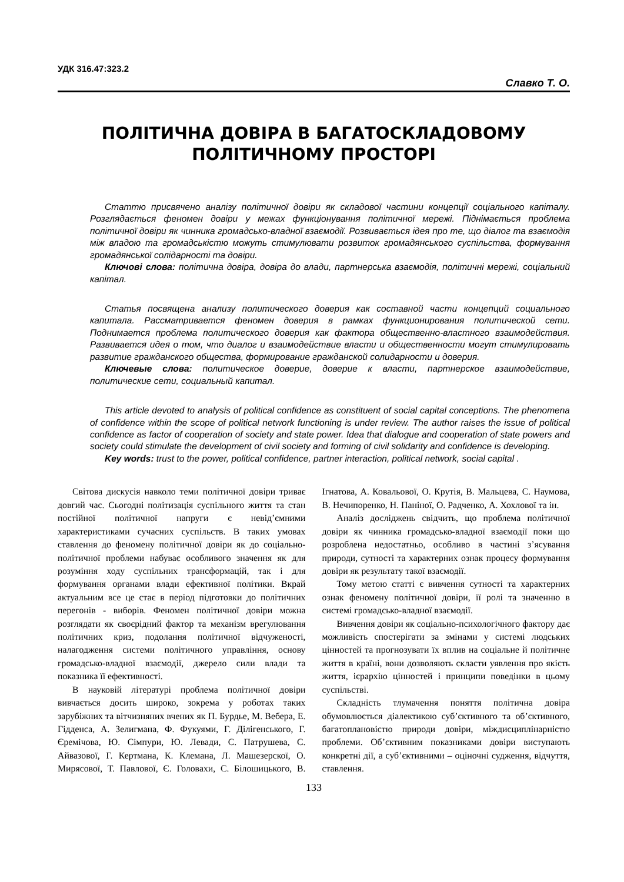УДК 316.47:323.2
Славко Т. О.
ПОЛІТИЧНА ДОВІРА В БАГАТОСКЛАДОВОМУ ПОЛІТИЧНОМУ ПРОСТОРІ
Статтю присвячено аналізу політичної довіри як складової частини концепції соціального капіталу. Розглядається феномен довіри у межах функціонування політичної мережі. Піднімається проблема політичної довіри як чинника громадсько-владної взаємодії. Розвивається ідея про те, що діалог та взаємодія між владою та громадськістю можуть стимулювати розвиток громадянського суспільства, формування громадянської солідарності та довіри.
Ключові слова: політична довіра, довіра до влади, партнерська взаємодія, політичні мережі, соціальний капітал.
Статья посвящена анализу политического доверия как составной части концепций социального капитала. Рассматривается феномен доверия в рамках функционирования политической сети. Поднимается проблема политического доверия как фактора общественно-властного взаимодействия. Развивается идея о том, что диалог и взаимодействие власти и общественности могут стимулировать развитие гражданского общества, формирование гражданской солидарности и доверия.
Ключевые слова: политическое доверие, доверие к власти, партнерское взаимодействие, политические сети, социальный капитал.
This article devoted to analysis of political confidence as constituent of social capital conceptions. The phenomena of confidence within the scope of political network functioning is under review. The author raises the issue of political confidence as factor of cooperation of society and state power. Idea that dialogue and cooperation of state powers and society could stimulate the development of civil society and forming of civil solidarity and confidence is developing.
Key words: trust to the power, political confidence, partner interaction, political network, social capital .
Світова дискусія навколо теми політичної довіри триває довгий час. Сьогодні політизація суспільного життя та стан постійної політичної напруги є невід’ємними характеристиками сучасних суспільств. В таких умовах ставлення до феномену політичної довіри як до соціально-політичної проблеми набуває особливого значення як для розуміння ходу суспільних трансформацій, так і для формування органами влади ефективної політики. Вкрай актуальним все це стає в період підготовки до політичних перегонів - виборів. Феномен політичної довіри можна розглядати як своєрідний фактор та механізм врегулювання політичних криз, подолання політичної відчуженості, налагодження системи політичного управління, основу громадсько-владної взаємодії, джерело сили влади та показника її ефективності.
В науковій літературі проблема політичної довіри вивчається досить широко, зокрема у роботах таких зарубіжних та вітчизняних вчених як П. Бурдье, М. Вебера, Е. Гідденса, А. Зелигмана, Ф. Фукуями, Г. Ділігенського, Г. Єремічова, Ю. Сімпури, Ю. Левади, С. Патрушева, С. Айвазової, Г. Кертмана, К. Клемана, Л. Машезерскої, О. Мирясової, Т. Павлової, Є. Головахи, С. Білошицького, В. Ігнатова, А. Ковальової, О. Крутія, В. Мальцева, С. Наумова, В. Нечипоренко, Н. Паніної, О. Радченко, А. Хохлової та ін.
Аналіз досліджень свідчить, що проблема політичної довіри як чинника громадсько-владної взаємодії поки що розроблена недостатньо, особливо в частині з’ясування природи, сутності та характерних ознак процесу формування довіри як результату такої взаємодії.
Тому метою статті є вивчення сутності та характерних ознак феномену політичної довіри, її ролі та значенню в системі громадсько-владної взаємодії.
Вивчення довіри як соціально-психологічного фактору дає можливість спостерігати за змінами у системі людських цінностей та прогнозувати їх вплив на соціальне й політичне життя в країні, вони дозволяють скласти уявлення про якість життя, ієрархію цінностей і принципи поведінки в цьому суспільстві.
Складність тлумачення поняття політична довіра обумовлюється діалектикою суб’єктивного та об’єктивного, багатоплановістю природи довіри, міждисциплінарністю проблеми. Об’єктивним показниками довіри виступають конкретні дії, а суб’єктивними – оціночні судження, відчуття, ставлення.
133